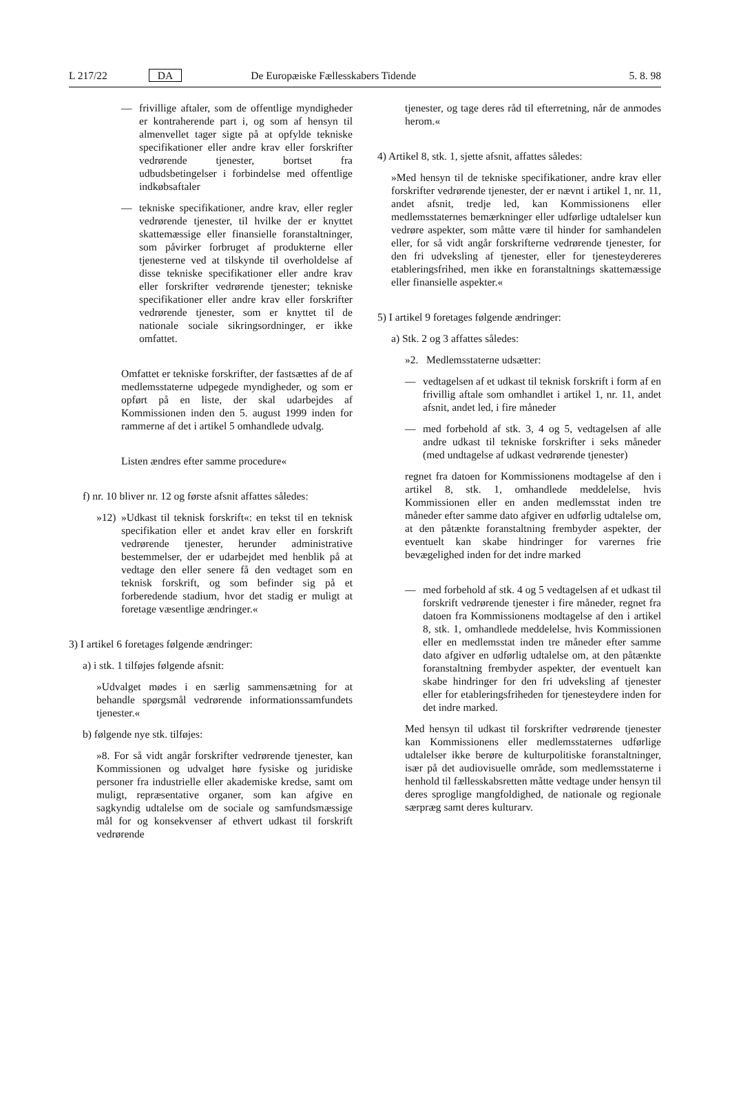L 217/22 DA De Europæiske Fællesskabers Tidende 5. 8. 98
— frivillige aftaler, som de offentlige myndigheder er kontraherende part i, og som af hensyn til almenvellet tager sigte på at opfylde tekniske specifikationer eller andre krav eller forskrifter vedrørende tjenester, bortset fra udbudsbetingelser i forbindelse med offentlige indkøbsaftaler
— tekniske specifikationer, andre krav, eller regler vedrørende tjenester, til hvilke der er knyttet skattemæssige eller finansielle foranstaltninger, som påvirker forbruget af produkterne eller tjenesterne ved at tilskynde til overholdelse af disse tekniske specifikationer eller andre krav eller forskrifter vedrørende tjenester; tekniske specifikationer eller andre krav eller forskrifter vedrørende tjenester, som er knyttet til de nationale sociale sikringsordninger, er ikke omfattet.
Omfattet er tekniske forskrifter, der fastsættes af de af medlemsstaterne udpegede myndigheder, og som er opført på en liste, der skal udarbejdes af Kommissionen inden den 5. august 1999 inden for rammerne af det i artikel 5 omhandlede udvalg.
Listen ændres efter samme procedure«
f) nr. 10 bliver nr. 12 og første afsnit affattes således:
»12)
»Udkast til teknisk forskrift«: en tekst til en teknisk specifikation eller et andet krav eller en forskrift vedrørende tjenester, herunder administrative bestemmelser, der er udarbejdet med henblik på at vedtage den eller senere få den vedtaget som en teknisk forskrift, og som befinder sig på et forberedende stadium, hvor det stadig er muligt at foretage væsentlige ændringer.«
3) I artikel 6 foretages følgende ændringer:
a) i stk. 1 tilføjes følgende afsnit:
»Udvalget mødes i en særlig sammensætning for at behandle spørgsmål vedrørende informationssamfundets tjenester.«
b) følgende nye stk. tilføjes:
»8. For så vidt angår forskrifter vedrørende tjenester, kan Kommissionen og udvalget høre fysiske og juridiske personer fra industrielle eller akademiske kredse, samt om muligt, repræsentative organer, som kan afgive en sagkyndig udtalelse om de sociale og samfundsmæssige mål for og konsekvenser af ethvert udkast til forskrift vedrørende
tjenester, og tage deres råd til efterretning, når de anmodes herom.«
4) Artikel 8, stk. 1, sjette afsnit, affattes således:
»Med hensyn til de tekniske specifikationer, andre krav eller forskrifter vedrørende tjenester, der er nævnt i artikel 1, nr. 11, andet afsnit, tredje led, kan Kommissionens eller medlemsstaternes bemærkninger eller udførlige udtalelser kun vedrøre aspekter, som måtte være til hinder for samhandelen eller, for så vidt angår forskrifterne vedrørende tjenester, for den fri udveksling af tjenester, eller for tjenesteydereres etableringsfrihed, men ikke en foranstaltnings skattemæssige eller finansielle aspekter.«
5) I artikel 9 foretages følgende ændringer:
a) Stk. 2 og 3 affattes således:
»2. Medlemsstaterne udsætter:
— vedtagelsen af et udkast til teknisk forskrift i form af en frivillig aftale som omhandlet i artikel 1, nr. 11, andet afsnit, andet led, i fire måneder
— med forbehold af stk. 3, 4 og 5, vedtagelsen af alle andre udkast til tekniske forskrifter i seks måneder (med undtagelse af udkast vedrørende tjenester)
regnet fra datoen for Kommissionens modtagelse af den i artikel 8, stk. 1, omhandlede meddelelse, hvis Kommissionen eller en anden medlemsstat inden tre måneder efter samme dato afgiver en udførlig udtalelse om, at den påtænkte foranstaltning frembyder aspekter, der eventuelt kan skabe hindringer for varernes frie bevægelighed inden for det indre marked
— med forbehold af stk. 4 og 5 vedtagelsen af et udkast til forskrift vedrørende tjenester i fire måneder, regnet fra datoen fra Kommissionens modtagelse af den i artikel 8, stk. 1, omhandlede meddelelse, hvis Kommissionen eller en medlemsstat inden tre måneder efter samme dato afgiver en udførlig udtalelse om, at den påtænkte foranstaltning frembyder aspekter, der eventuelt kan skabe hindringer for den fri udveksling af tjenester eller for etableringsfriheden for tjenesteydere inden for det indre marked.
Med hensyn til udkast til forskrifter vedrørende tjenester kan Kommissionens eller medlemsstaternes udførlige udtalelser ikke berøre de kulturpolitiske foranstaltninger, især på det audiovisuelle område, som medlemsstaterne i henhold til fællesskabsretten måtte vedtage under hensyn til deres sproglige mangfoldighed, de nationale og regionale særpræg samt deres kulturarv.